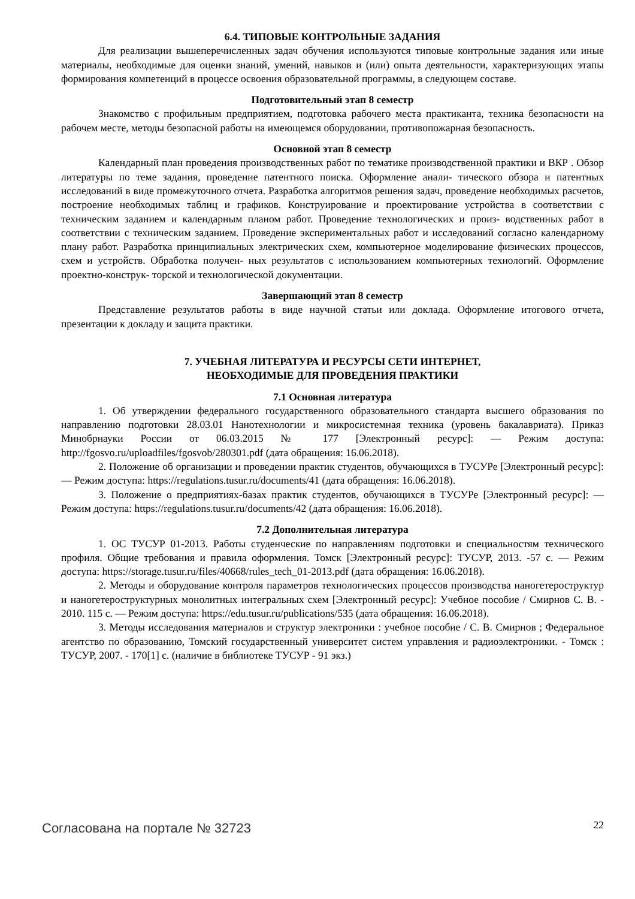6.4. ТИПОВЫЕ КОНТРОЛЬНЫЕ ЗАДАНИЯ
Для реализации вышеперечисленных задач обучения используются типовые контрольные задания или иные материалы, необходимые для оценки знаний, умений, навыков и (или) опыта деятельности, характеризующих этапы формирования компетенций в процессе освоения образовательной программы, в следующем составе.
Подготовительный этап 8 семестр
Знакомство с профильным предприятием, подготовка рабочего места практиканта, техника безопасности на рабочем месте, методы безопасной работы на имеющемся оборудовании, противопожарная безопасность.
Основной этап 8 семестр
Календарный план проведения производственных работ по тематике производственной практики и ВКР . Обзор литературы по теме задания, проведение патентного поиска. Оформление анали- тического обзора и патентных исследований в виде промежуточного отчета. Разработка алгоритмов решения задач, проведение необходимых расчетов, построение необходимых таблиц и графиков. Конструирование и проектирование устройства в соответствии с техническим заданием и календарным планом работ. Проведение технологических и произ- водственных работ в соответствии с техническим заданием. Проведение экспериментальных работ и исследований согласно календарному плану работ. Разработка принципиальных электрических схем, компьютерное моделирование физических процессов, схем и устройств. Обработка получен- ных результатов с использованием компьютерных технологий. Оформление проектно-конструк- торской и технологической документации.
Завершающий этап 8 семестр
Представление результатов работы в виде научной статьи или доклада. Оформление итогового отчета, презентации к докладу и защита практики.
7. УЧЕБНАЯ ЛИТЕРАТУРА И РЕСУРСЫ СЕТИ ИНТЕРНЕТ,
НЕОБХОДИМЫЕ ДЛЯ ПРОВЕДЕНИЯ ПРАКТИКИ
7.1 Основная литература
1. Об утверждении федерального государственного образовательного стандарта высшего образования по направлению подготовки 28.03.01 Нанотехнологии и микросистемная техника (уровень бакалавриата). Приказ Минобрнауки России от 06.03.2015 № 177 [Электронный ресурс]: — Режим доступа: http://fgosvo.ru/uploadfiles/fgosvob/280301.pdf (дата обращения: 16.06.2018).
2. Положение об организации и проведении практик студентов, обучающихся в ТУСУРе [Электронный ресурс]: — Режим доступа: https://regulations.tusur.ru/documents/41 (дата обращения: 16.06.2018).
3. Положение о предприятиях-базах практик студентов, обучающихся в ТУСУРе [Электронный ресурс]: — Режим доступа: https://regulations.tusur.ru/documents/42 (дата обращения: 16.06.2018).
7.2 Дополнительная литература
1. ОС ТУСУР 01-2013. Работы студенческие по направлениям подготовки и специальностям технического профиля. Общие требования и правила оформления. Томск [Электронный ресурс]: ТУСУР, 2013. -57 с. — Режим доступа: https://storage.tusur.ru/files/40668/rules_tech_01-2013.pdf (дата обращения: 16.06.2018).
2. Методы и оборудование контроля параметров технологических процессов производства наногетероструктур и наногетероструктурных монолитных интегральных схем [Электронный ресурс]: Учебное пособие / Смирнов С. В. - 2010. 115 с. — Режим доступа: https://edu.tusur.ru/publications/535 (дата обращения: 16.06.2018).
3. Методы исследования материалов и структур электроники : учебное пособие / С. В. Смирнов ; Федеральное агентство по образованию, Томский государственный университет систем управления и радиоэлектроники. - Томск : ТУСУР, 2007. - 170[1] с. (наличие в библиотеке ТУСУР - 91 экз.)
Согласована на портале № 32723 22